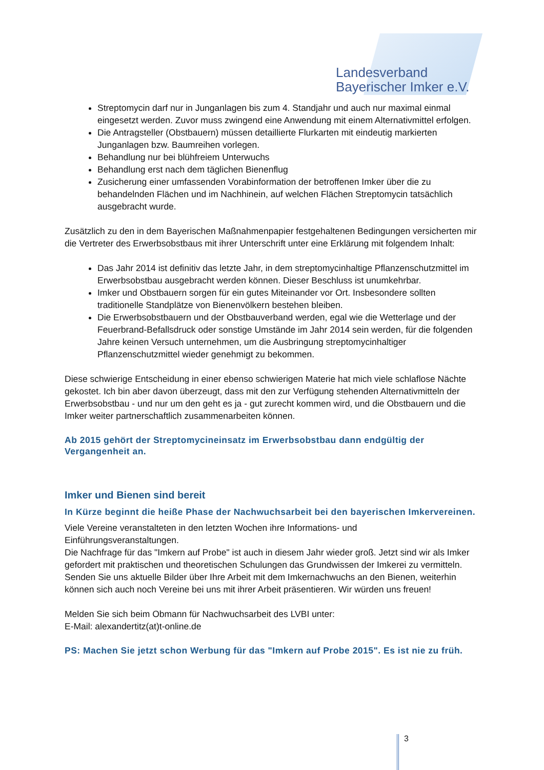Landesverband
Bayerischer Imker e.V.
Streptomycin darf nur in Junganlagen bis zum 4. Standjahr und auch nur maximal einmal eingesetzt werden. Zuvor muss zwingend eine Anwendung mit einem Alternativmittel erfolgen.
Die Antragsteller (Obstbauern) müssen detaillierte Flurkarten mit eindeutig markierten Junganlagen bzw. Baumreihen vorlegen.
Behandlung nur bei blühfreiem Unterwuchs
Behandlung erst nach dem täglichen Bienenflug
Zusicherung einer umfassenden Vorabinformation der betroffenen Imker über die zu behandelnden Flächen und im Nachhinein, auf welchen Flächen Streptomycin tatsächlich ausgebracht wurde.
Zusätzlich zu den in dem Bayerischen Maßnahmenpapier festgehaltenen Bedingungen versicherten mir die Vertreter des Erwerbsobstbaus mit ihrer Unterschrift unter eine Erklärung mit folgendem Inhalt:
Das Jahr 2014 ist definitiv das letzte Jahr, in dem streptomycinhaltige Pflanzenschutzmittel im Erwerbsobstbau ausgebracht werden können. Dieser Beschluss ist unumkehrbar.
Imker und Obstbauern sorgen für ein gutes Miteinander vor Ort. Insbesondere sollten traditionelle Standplätze von Bienenvölkern bestehen bleiben.
Die Erwerbsobstbauern und der Obstbauverband werden, egal wie die Wetterlage und der Feuerbrand-Befallsdruck oder sonstige Umstände im Jahr 2014 sein werden, für die folgenden Jahre keinen Versuch unternehmen, um die Ausbringung streptomycinhaltiger Pflanzenschutzmittel wieder genehmigt zu bekommen.
Diese schwierige Entscheidung in einer ebenso schwierigen Materie hat mich viele schlaflose Nächte gekostet. Ich bin aber davon überzeugt, dass mit den zur Verfügung stehenden Alternativmitteln der Erwerbsobstbau - und nur um den geht es ja - gut zurecht kommen wird, und die Obstbauern und die Imker weiter partnerschaftlich zusammenarbeiten können.
Ab 2015 gehört der Streptomycineinsatz im Erwerbsobstbau dann endgültig der Vergangenheit an.
Imker und Bienen sind bereit
In Kürze beginnt die heiße Phase der Nachwuchsarbeit bei den bayerischen Imkervereinen.
Viele Vereine veranstalteten in den letzten Wochen ihre Informations- und
Einführungsveranstaltungen.
Die Nachfrage für das "Imkern auf Probe" ist auch in diesem Jahr wieder groß. Jetzt sind wir als Imker gefordert mit praktischen und theoretischen Schulungen das Grundwissen der Imkerei zu vermitteln. Senden Sie uns aktuelle Bilder über Ihre Arbeit mit dem Imkernachwuchs an den Bienen, weiterhin können sich auch noch Vereine bei uns mit ihrer Arbeit präsentieren. Wir würden uns freuen!
Melden Sie sich beim Obmann für Nachwuchsarbeit des LVBI unter:
E-Mail: alexandertitz(at)t-online.de
PS: Machen Sie jetzt schon Werbung für das "Imkern auf Probe 2015". Es ist nie zu früh.
3